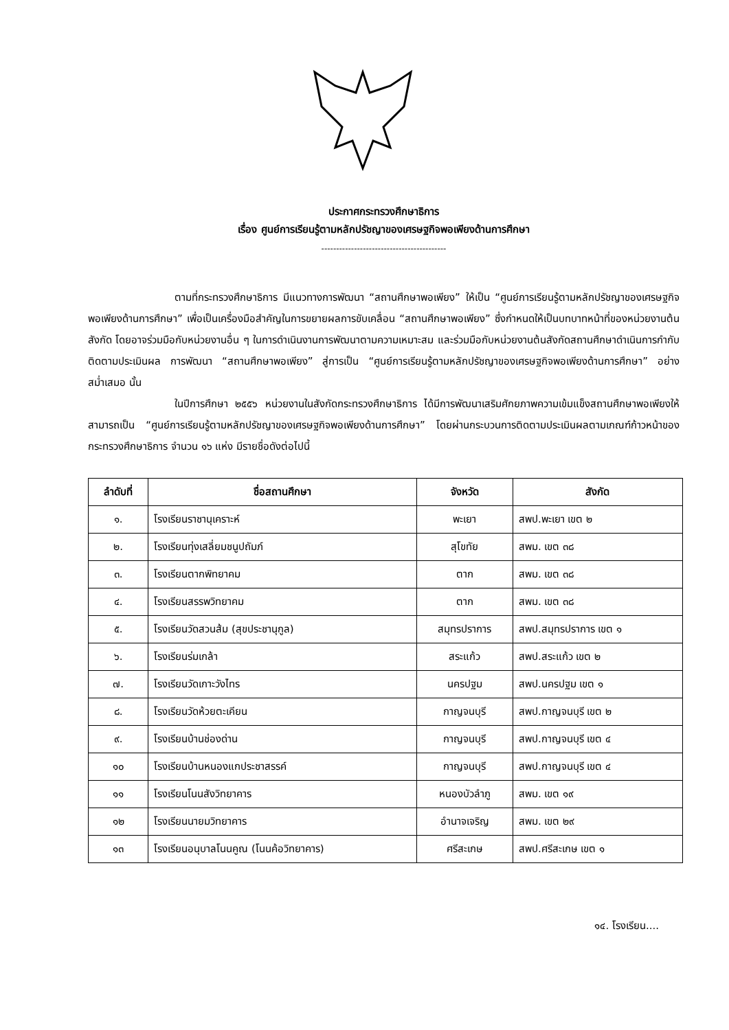ประกาศกระทรวงศึกษาธิการ
เรื่อง ศูนย์การเรียนรู้ตามหลักปรัชญาของเศรษฐกิจพอเพียงด้านการศึกษา
------------------------------------------
ตามที่กระทรวงศึกษาธิการ มีแนวทางการพัฒนา “สถานศึกษาพอเพียง” ให้เป็น “ศูนย์การเรียนรู้ตามหลักปรัชญาของเศรษฐกิจพอเพียงด้านการศึกษา” เพื่อเป็นเครื่องมือสำคัญในการขยายผลการขับเคลื่อน “สถานศึกษาพอเพียง” ซึ่งกำหนดให้เป็นบทบาทหน้าที่ของหน่วยงานต้นสังกัด โดยอาจร่วมมือกับหน่วยงานอื่น ๆ ในการดำเนินงานการพัฒนาตามความเหมาะสม และร่วมมือกับหน่วยงานต้นสังกัดสถานศึกษาดำเนินการกำกับ ติดตามประเมินผล การพัฒนา “สถานศึกษาพอเพียง” สู่การเป็น “ศูนย์การเรียนรู้ตามหลักปรัชญาของเศรษฐกิจพอเพียงด้านการศึกษา” อย่างสม่ำเสมอ นั้น
ในปีการศึกษา ๒๕๕๖ หน่วยงานในสังกัดกระทรวงศึกษาธิการ ได้มีการพัฒนาเสริมศักยภาพความเข้มแข็งสถานศึกษาพอเพียงให้สามารถเป็น “ศูนย์การเรียนรู้ตามหลักปรัชญาของเศรษฐกิจพอเพียงด้านการศึกษา” โดยผ่านกระบวนการติดตามประเมินผลตามเกณฑ์ก้าวหน้าของกระทรวงศึกษาธิการ จำนวน ๑๖ แห่ง มีรายชื่อดังต่อไปนี้
| ลำดับที่ | ชื่อสถานศึกษา | จังหวัด | สังกัด |
| --- | --- | --- | --- |
| ๑. | โรงเรียนราชานุเคราะห์ | พะเยา | สพป.พะเยา เขต ๒ |
| ๒. | โรงเรียนทุ่งเสลี่ยมชนูปถัมภ์ | สุโขทัย | สพม. เขต ๓๘ |
| ๓. | โรงเรียนตากพิทยาคม | ตาก | สพม. เขต ๓๘ |
| ๔. | โรงเรียนสรรพวิทยาคม | ตาก | สพม. เขต ๓๘ |
| ๕. | โรงเรียนวัดสวนส้ม (สุขประชานุกูล) | สมุทรปราการ | สพป.สมุทรปราการ เขต ๑ |
| ๖. | โรงเรียนร่มเกล้า | สระแก้ว | สพป.สระแก้ว เขต ๒ |
| ๗. | โรงเรียนวัดเกาะวังไทร | นครปฐม | สพป.นครปฐม เขต ๑ |
| ๘. | โรงเรียนวัดห้วยตะเคียน | กาญจนบุรี | สพป.กาญจนบุรี เขต ๒ |
| ๙. | โรงเรียนบ้านช่องด่าน | กาญจนบุรี | สพป.กาญจนบุรี เขต ๔ |
| ๑๐ | โรงเรียนบ้านหนองแกประชาสรรค์ | กาญจนบุรี | สพป.กาญจนบุรี เขต ๔ |
| ๑๑ | โรงเรียนโนนสังวิทยาคาร | หนองบัวลำภู | สพม. เขต ๑๙ |
| ๑๒ | โรงเรียนนายมวิทยาคาร | อำนาจเจริญ | สพม. เขต ๒๙ |
| ๑๓ | โรงเรียนอนุบาลโนนคูณ (โนนค้อวิทยาคาร) | ศรีสะเกษ | สพป.ศรีสะเกษ เขต ๑ |
๑๔. โรงเรียน....